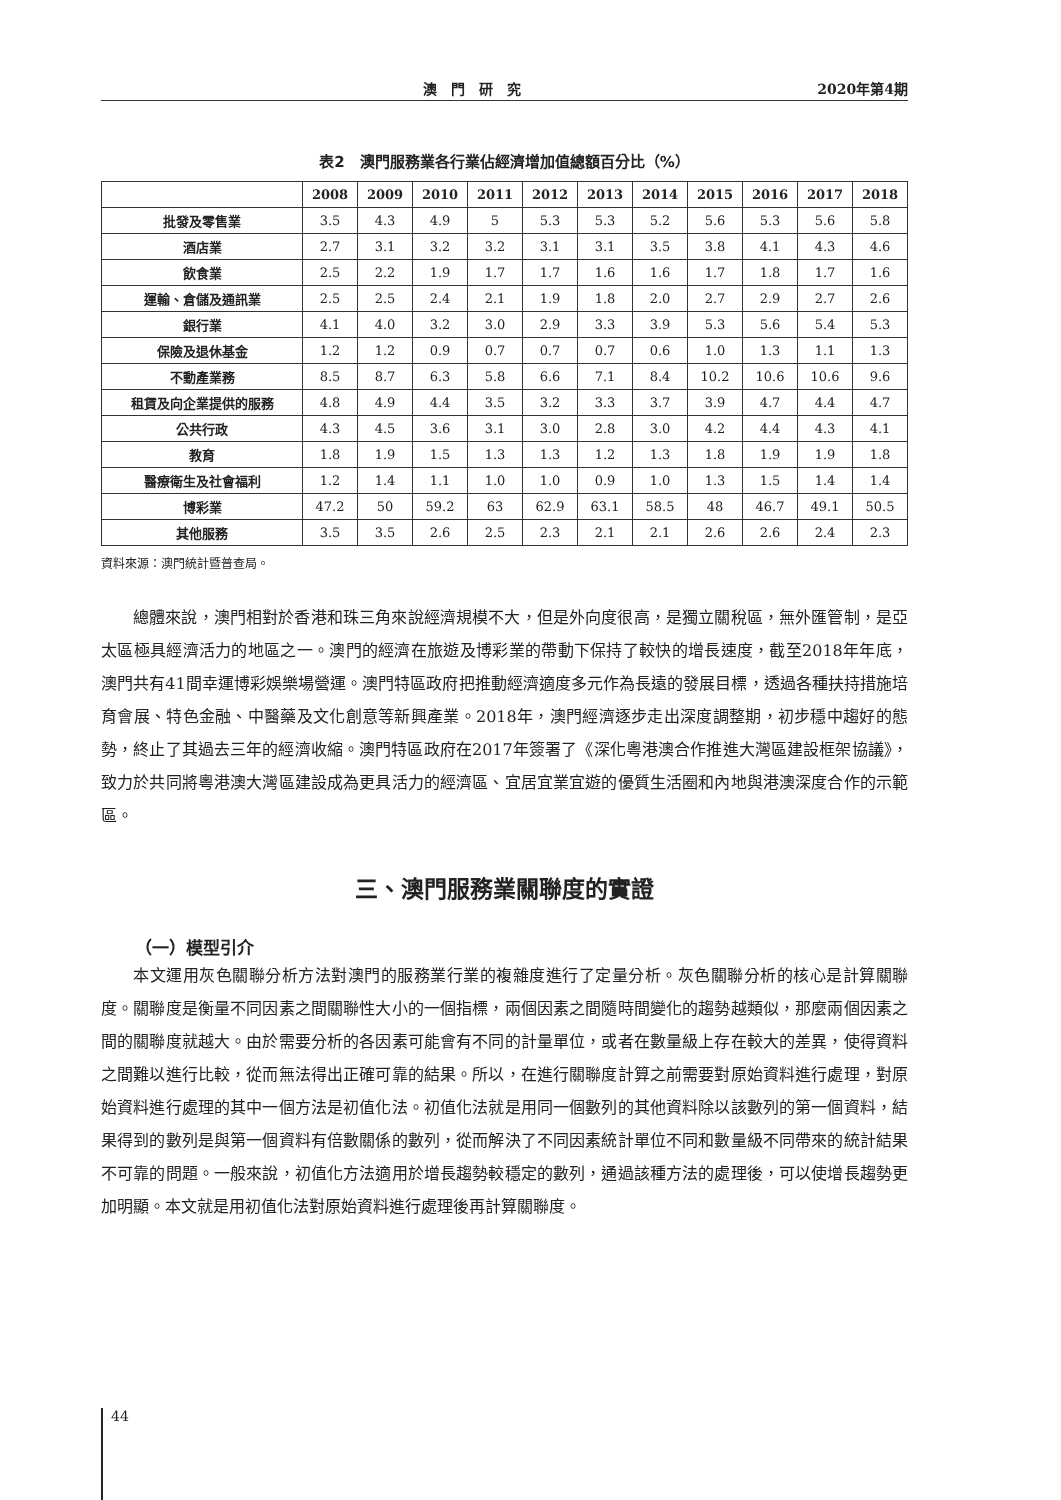澳門研究 2020年第4期
表2　澳門服務業各行業佔經濟增加值總額百分比（%）
| | 2008 | 2009 | 2010 | 2011 | 2012 | 2013 | 2014 | 2015 | 2016 | 2017 | 2018 |
| --- | --- | --- | --- | --- | --- | --- | --- | --- | --- | --- | --- |
| 批發及零售業 | 3.5 | 4.3 | 4.9 | 5 | 5.3 | 5.3 | 5.2 | 5.6 | 5.3 | 5.6 | 5.8 |
| 酒店業 | 2.7 | 3.1 | 3.2 | 3.2 | 3.1 | 3.1 | 3.5 | 3.8 | 4.1 | 4.3 | 4.6 |
| 飲食業 | 2.5 | 2.2 | 1.9 | 1.7 | 1.7 | 1.6 | 1.6 | 1.7 | 1.8 | 1.7 | 1.6 |
| 運輸、倉儲及通訊業 | 2.5 | 2.5 | 2.4 | 2.1 | 1.9 | 1.8 | 2.0 | 2.7 | 2.9 | 2.7 | 2.6 |
| 銀行業 | 4.1 | 4.0 | 3.2 | 3.0 | 2.9 | 3.3 | 3.9 | 5.3 | 5.6 | 5.4 | 5.3 |
| 保險及退休基金 | 1.2 | 1.2 | 0.9 | 0.7 | 0.7 | 0.7 | 0.6 | 1.0 | 1.3 | 1.1 | 1.3 |
| 不動產業務 | 8.5 | 8.7 | 6.3 | 5.8 | 6.6 | 7.1 | 8.4 | 10.2 | 10.6 | 10.6 | 9.6 |
| 租賃及向企業提供的服務 | 4.8 | 4.9 | 4.4 | 3.5 | 3.2 | 3.3 | 3.7 | 3.9 | 4.7 | 4.4 | 4.7 |
| 公共行政 | 4.3 | 4.5 | 3.6 | 3.1 | 3.0 | 2.8 | 3.0 | 4.2 | 4.4 | 4.3 | 4.1 |
| 教育 | 1.8 | 1.9 | 1.5 | 1.3 | 1.3 | 1.2 | 1.3 | 1.8 | 1.9 | 1.9 | 1.8 |
| 醫療衛生及社會福利 | 1.2 | 1.4 | 1.1 | 1.0 | 1.0 | 0.9 | 1.0 | 1.3 | 1.5 | 1.4 | 1.4 |
| 博彩業 | 47.2 | 50 | 59.2 | 63 | 62.9 | 63.1 | 58.5 | 48 | 46.7 | 49.1 | 50.5 |
| 其他服務 | 3.5 | 3.5 | 2.6 | 2.5 | 2.3 | 2.1 | 2.1 | 2.6 | 2.6 | 2.4 | 2.3 |
資料來源：澳門統計暨普查局。
總體來說，澳門相對於香港和珠三角來說經濟規模不大，但是外向度很高，是獨立關稅區，無外匯管制，是亞太區極具經濟活力的地區之一。澳門的經濟在旅遊及博彩業的帶動下保持了較快的增長速度，截至2018年年底，澳門共有41間幸運博彩娛樂場營運。澳門特區政府把推動經濟適度多元作為長遠的發展目標，透過各種扶持措施培育會展、特色金融、中醫藥及文化創意等新興產業。2018年，澳門經濟逐步走出深度調整期，初步穩中趨好的態勢，終止了其過去三年的經濟收縮。澳門特區政府在2017年簽署了《深化粵港澳合作推進大灣區建設框架協議》，致力於共同將粵港澳大灣區建設成為更具活力的經濟區、宜居宜業宜遊的優質生活圈和內地與港澳深度合作的示範區。
三、澳門服務業關聯度的實證
（一）模型引介
本文運用灰色關聯分析方法對澳門的服務業行業的複雜度進行了定量分析。灰色關聯分析的核心是計算關聯度。關聯度是衡量不同因素之間關聯性大小的一個指標，兩個因素之間隨時間變化的趨勢越類似，那麼兩個因素之間的關聯度就越大。由於需要分析的各因素可能會有不同的計量單位，或者在數量級上存在較大的差異，使得資料之間難以進行比較，從而無法得出正確可靠的結果。所以，在進行關聯度計算之前需要對原始資料進行處理，對原始資料進行處理的其中一個方法是初值化法。初值化法就是用同一個數列的其他資料除以該數列的第一個資料，結果得到的數列是與第一個資料有倍數關係的數列，從而解決了不同因素統計單位不同和數量級不同帶來的統計結果不可靠的問題。一般來說，初值化方法適用於增長趨勢較穩定的數列，通過該種方法的處理後，可以使增長趨勢更加明顯。本文就是用初值化法對原始資料進行處理後再計算關聯度。
44